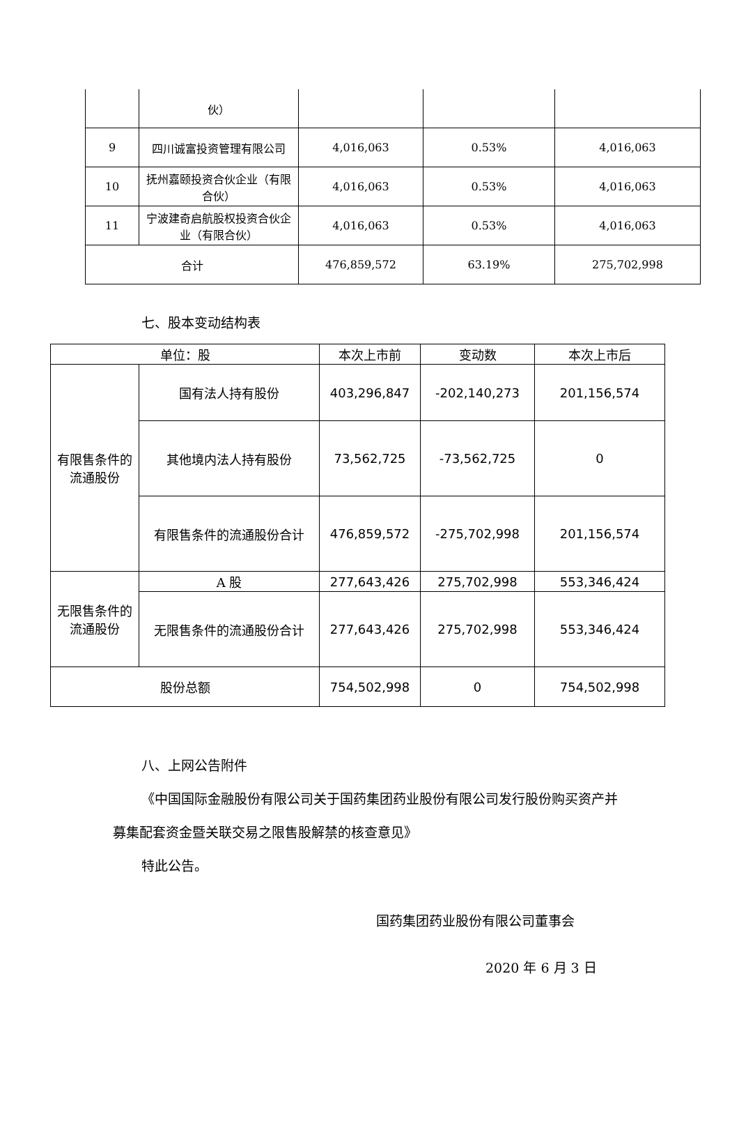| | 伙） | | | |
| 9 | 四川诚富投资管理有限公司 | 4,016,063 | 0.53% | 4,016,063 |
| 10 | 抚州嘉颐投资合伙企业（有限合伙） | 4,016,063 | 0.53% | 4,016,063 |
| 11 | 宁波建奇启航股权投资合伙企业（有限合伙） | 4,016,063 | 0.53% | 4,016,063 |
| 合计 | | 476,859,572 | 63.19% | 275,702,998 |
七、股本变动结构表
| 单位：股 | | 本次上市前 | 变动数 | 本次上市后 |
| 有限售条件的流通股份 | 国有法人持有股份 | 403,296,847 | -202,140,273 | 201,156,574 |
| | 其他境内法人持有股份 | 73,562,725 | -73,562,725 | 0 |
| | 有限售条件的流通股份合计 | 476,859,572 | -275,702,998 | 201,156,574 |
| 无限售条件的流通股份 | A 股 | 277,643,426 | 275,702,998 | 553,346,424 |
| | 无限售条件的流通股份合计 | 277,643,426 | 275,702,998 | 553,346,424 |
| 股份总额 | | 754,502,998 | 0 | 754,502,998 |
八、上网公告附件
《中国国际金融股份有限公司关于国药集团药业股份有限公司发行股份购买资产并募集配套资金暨关联交易之限售股解禁的核查意见》
特此公告。
国药集团药业股份有限公司董事会
2020 年 6 月 3 日